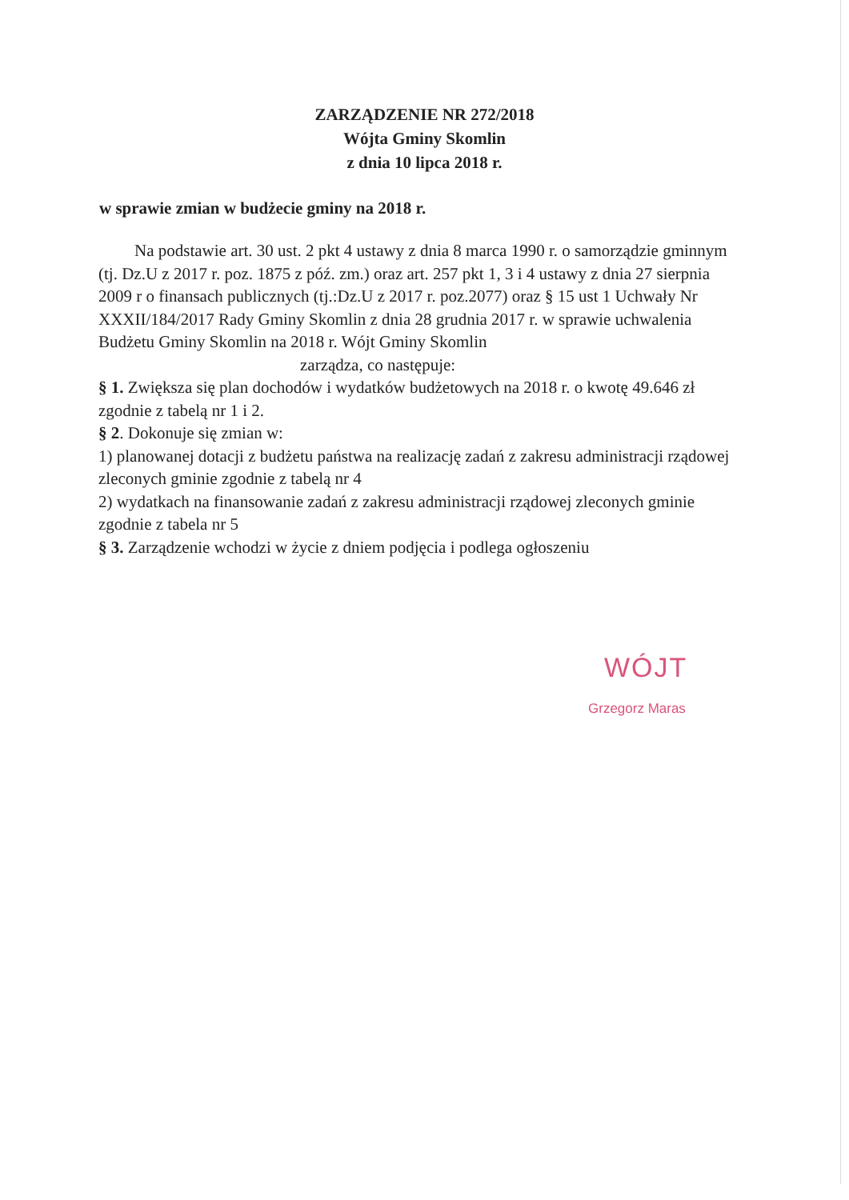ZARZĄDZENIE NR 272/2018
Wójta Gminy Skomlin
z dnia 10 lipca 2018 r.
w sprawie zmian w budżecie gminy na 2018 r.
Na podstawie art. 30 ust. 2 pkt 4 ustawy z dnia 8 marca 1990 r. o samorządzie gminnym (tj. Dz.U z 2017 r. poz. 1875 z póź. zm.) oraz art. 257 pkt 1, 3 i 4 ustawy z dnia 27 sierpnia 2009 r o finansach publicznych (tj.:Dz.U z 2017 r. poz.2077) oraz § 15 ust 1 Uchwały Nr XXXII/184/2017 Rady Gminy Skomlin z dnia 28 grudnia 2017 r. w sprawie uchwalenia Budżetu Gminy Skomlin na 2018 r. Wójt Gminy Skomlin
zarządza, co następuje:
§ 1. Zwiększa się plan dochodów i wydatków budżetowych na 2018 r. o kwotę 49.646 zł zgodnie z tabelą nr 1 i 2.
§ 2. Dokonuje się zmian w:
1) planowanej dotacji z budżetu państwa na realizację zadań z zakresu administracji rządowej zleconych gminie zgodnie z tabelą nr 4
2) wydatkach na finansowanie zadań z zakresu administracji rządowej zleconych gminie zgodnie z tabela nr 5
§ 3. Zarządzenie wchodzi w życie z dniem podjęcia i podlega ogłoszeniu
WÓJT
Grzegorz Maras